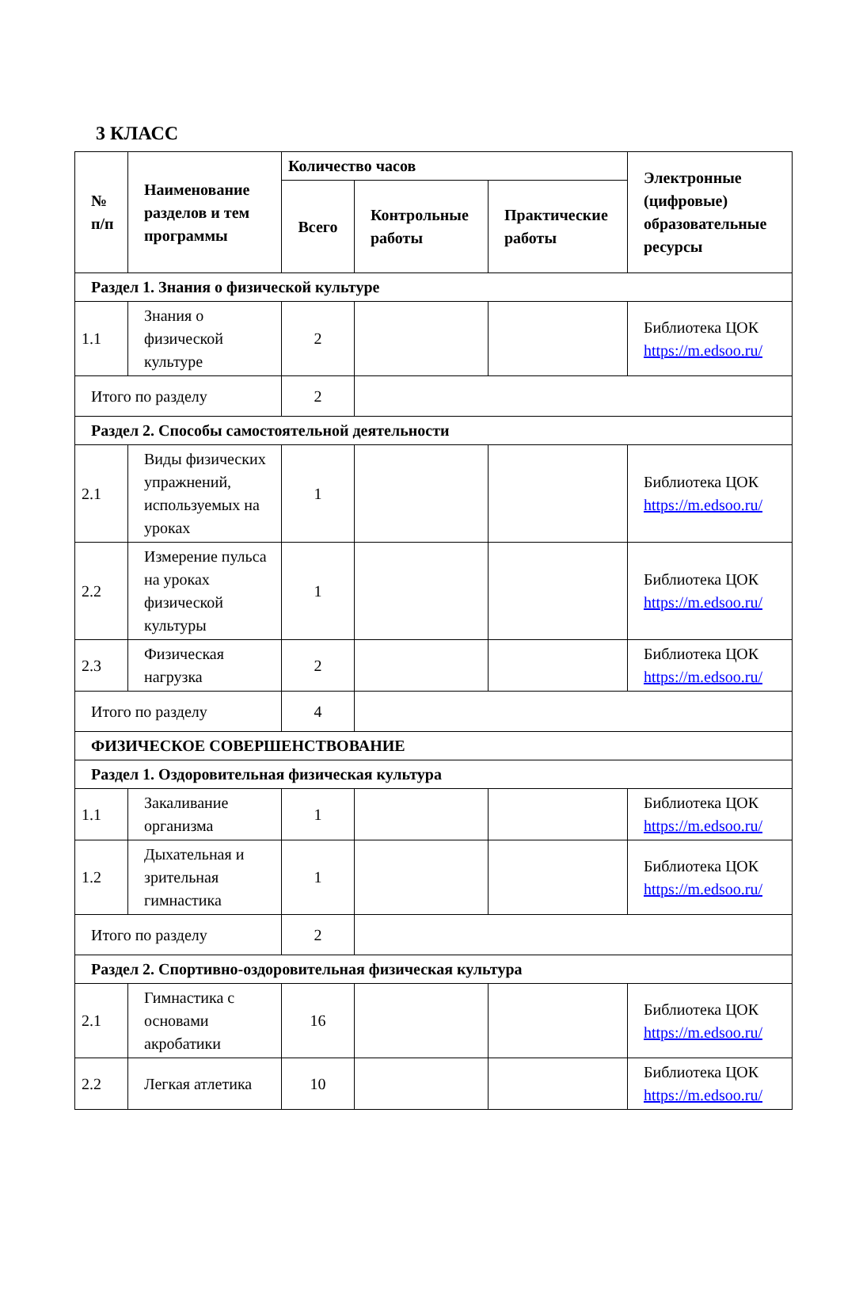3 КЛАСС
| № п/п | Наименование разделов и тем программы | Количество часов | | | Электронные (цифровые) образовательные ресурсы |
| --- | --- | --- | --- | --- | --- |
| | | Всего | Контрольные работы | Практические работы | |
| Раздел 1. Знания о физической культуре | | | | | |
| 1.1 | Знания о физической культуре | 2 | | | Библиотека ЦОК https://m.edsoo.ru/ |
| Итого по разделу | | 2 | | | |
| Раздел 2. Способы самостоятельной деятельности | | | | | |
| 2.1 | Виды физических упражнений, используемых на уроках | 1 | | | Библиотека ЦОК https://m.edsoo.ru/ |
| 2.2 | Измерение пульса на уроках физической культуры | 1 | | | Библиотека ЦОК https://m.edsoo.ru/ |
| 2.3 | Физическая нагрузка | 2 | | | Библиотека ЦОК https://m.edsoo.ru/ |
| Итого по разделу | | 4 | | | |
| ФИЗИЧЕСКОЕ СОВЕРШЕНСТВОВАНИЕ | | | | | |
| Раздел 1. Оздоровительная физическая культура | | | | | |
| 1.1 | Закаливание организма | 1 | | | Библиотека ЦОК https://m.edsoo.ru/ |
| 1.2 | Дыхательная и зрительная гимнастика | 1 | | | Библиотека ЦОК https://m.edsoo.ru/ |
| Итого по разделу | | 2 | | | |
| Раздел 2. Спортивно-оздоровительная физическая культура | | | | | |
| 2.1 | Гимнастика с основами акробатики | 16 | | | Библиотека ЦОК https://m.edsoo.ru/ |
| 2.2 | Легкая атлетика | 10 | | | Библиотека ЦОК https://m.edsoo.ru/ |